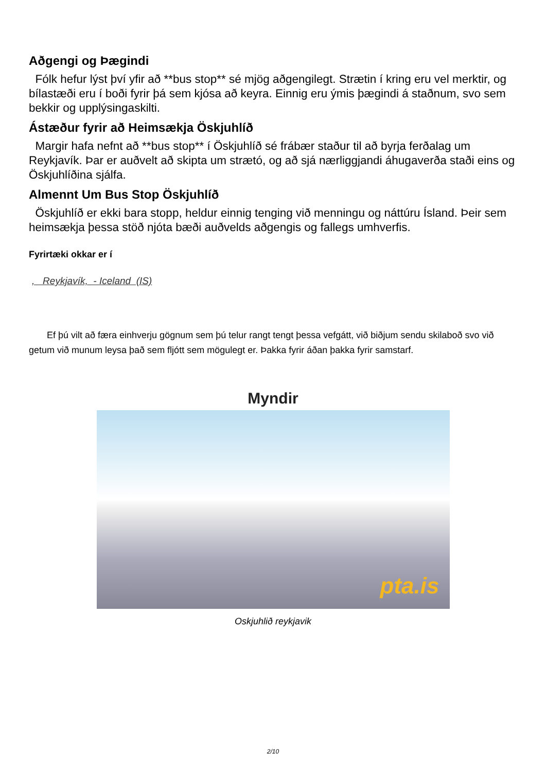Aðgengi og Þægindi
Fólk hefur lýst því yfir að **bus stop** sé mjög aðgengilegt. Strætin í kring eru vel merktir, og bílastæði eru í boði fyrir þá sem kjósa að keyra. Einnig eru ýmis þægindi á staðnum, svo sem bekkir og upplýsingaskilti.
Ástæður fyrir að Heimsækja Öskjuhlíð
Margir hafa nefnt að **bus stop** í Öskjuhlíð sé frábær staður til að byrja ferðalag um Reykjavík. Þar er auðvelt að skipta um strætó, og að sjá nærliggjandi áhugaverða staði eins og Öskjuhlíðina sjálfa.
Almennt Um Bus Stop Öskjuhlíð
Öskjuhlíð er ekki bara stopp, heldur einnig tenging við menningu og náttúru Ísland. Þeir sem heimsækja þessa stöð njóta bæði auðvelds aðgengis og fallegs umhverfis.
Fyrirtæki okkar er í
, Reykjavík, - Iceland (IS)
Ef þú vilt að færa einhverju gögnum sem þú telur rangt tengt þessa vefgátt, við biðjum sendu skilaboð svo við getum við munum leysa það sem fljótt sem mögulegt er. Þakka fyrir áðan þakka fyrir samstarf.
Myndir
pta.is
Oskjuhlið reykjavik
2/10